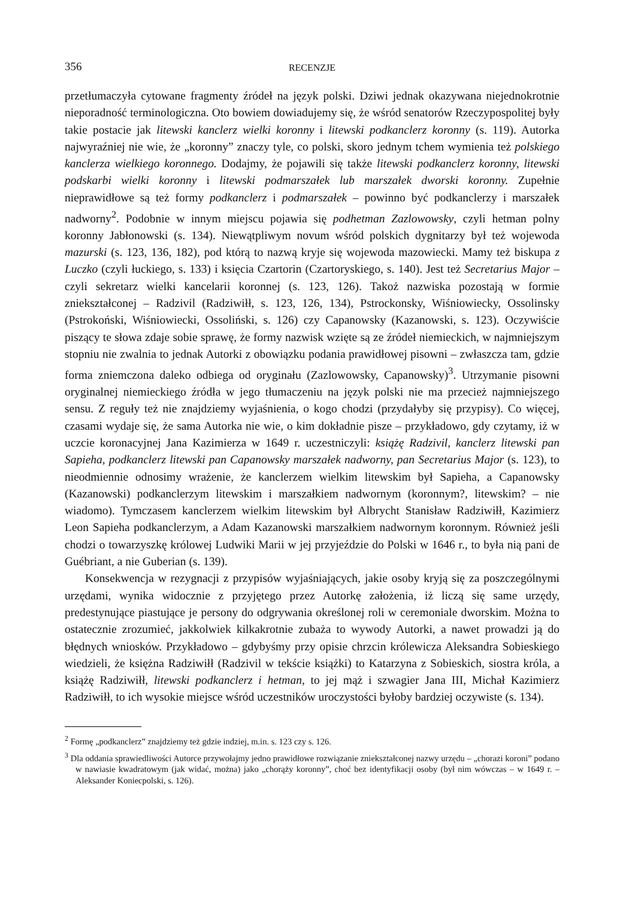356 RECENZJE
przetłumaczyła cytowane fragmenty źródeł na język polski. Dziwi jednak okazywana niejednokrotnie nieporadność terminologiczna. Oto bowiem dowiadujemy się, że wśród senatorów Rzeczypospolitej były takie postacie jak litewski kanclerz wielki koronny i litewski podkanclerz koronny (s. 119). Autorka najwyraźniej nie wie, że „koronny” znaczy tyle, co polski, skoro jednym tchem wymienia też polskiego kanclerza wielkiego koronnego. Dodajmy, że pojawili się także litewski podkanclerz koronny, litewski podskarbi wielki koronny i litewski podmarszałek lub marszałek dworski koronny. Zupełnie nieprawidłowe są też formy podkanclerz i podmarszałek – powinno być podkanclerzy i marszałek nadworny<sup>2</sup>. Podobnie w innym miejscu pojawia się podhetman Zazlowowsky, czyli hetman polny koronny Jabłonowski (s. 134). Niewątpliwym novum wśród polskich dygnitarzy był też wojewoda mazurski (s. 123, 136, 182), pod którą to nazwą kryje się wojewoda mazowiecki. Mamy też biskupa z Luczko (czyli łuckiego, s. 133) i księcia Czartorin (Czartoryskiego, s. 140). Jest też Secretarius Major – czyli sekretarz wielki kancelarii koronnej (s. 123, 126). Takoż nazwiska pozostają w formie zniekształconej – Radzivil (Radziwiłł, s. 123, 126, 134), Pstrockonsky, Wiśniowiecky, Ossolinsky (Pstrokoński, Wiśniowiecki, Ossoliński, s. 126) czy Capanowsky (Kazanowski, s. 123). Oczywiście piszący te słowa zdaje sobie sprawę, że formy nazwisk wzięte są ze źródeł niemieckich, w najmniejszym stopniu nie zwalnia to jednak Autorki z obowiązku podania prawidłowej pisowni – zwłaszcza tam, gdzie forma zniemczona daleko odbiega od oryginału (Zazlowowsky, Capanowsky)<sup>3</sup>. Utrzymanie pisowni oryginalnej niemieckiego źródła w jego tłumaczeniu na język polski nie ma przecież najmniejszego sensu. Z reguły też nie znajdziemy wyjaśnienia, o kogo chodzi (przydałyby się przypisy). Co więcej, czasami wydaje się, że sama Autorka nie wie, o kim dokładnie pisze – przykładowo, gdy czytamy, iż w uczcie koronacyjnej Jana Kazimierza w 1649 r. uczestniczyli: książę Radzivil, kanclerz litewski pan Sapieha, podkanclerz litewski pan Capanowsky marszałek nadworny, pan Secretarius Major (s. 123), to nieodmiennie odnosimy wrażenie, że kanclerzem wielkim litewskim był Sapieha, a Capanowsky (Kazanowski) podkanclerzym litewskim i marszałkiem nadwornym (koronnym?, litewskim? – nie wiadomo). Tymczasem kanclerzem wielkim litewskim był Albrycht Stanisław Radziwiłł, Kazimierz Leon Sapieha podkanclerzym, a Adam Kazanowski marszałkiem nadwornym koronnym. Również jeśli chodzi o towarzyszkę królowej Ludwiki Marii w jej przyjeździe do Polski w 1646 r., to była nią pani de Guébriant, a nie Guberian (s. 139).
Konsekwencja w rezygnacji z przypisów wyjaśniających, jakie osoby kryją się za poszczególnymi urzędami, wynika widocznie z przyjętego przez Autorkę założenia, iż liczą się same urzędy, predestynujące piastujące je persony do odgrywania określonej roli w ceremoniale dworskim. Można to ostatecznie zrozumieć, jakkolwiek kilkakrotnie zubaża to wywody Autorki, a nawet prowadzi ją do błędnych wniosków. Przykładowo – gdybyśmy przy opisie chrzcin królewicza Aleksandra Sobieskiego wiedzieli, że księżna Radziwiłł (Radzivil w tekście książki) to Katarzyna z Sobieskich, siostra króla, a książę Radziwiłł, litewski podkanclerz i hetman, to jej mąż i szwagier Jana III, Michał Kazimierz Radziwiłł, to ich wysokie miejsce wśród uczestników uroczystości byłoby bardziej oczywiste (s. 134).
<sup>2</sup> Formę „podkanclerz” znajdziemy też gdzie indziej, m.in. s. 123 czy s. 126.
<sup>3</sup> Dla oddania sprawiedliwości Autorce przywołajmy jedno prawidłowe rozwiązanie zniekształconej nazwy urzędu – „chorazi koroni” podano w nawiasie kwadratowym (jak widać, można) jako „chorąży koronny”, choć bez identyfikacji osoby (był nim wówczas – w 1649 r. – Aleksander Koniecpolski, s. 126).